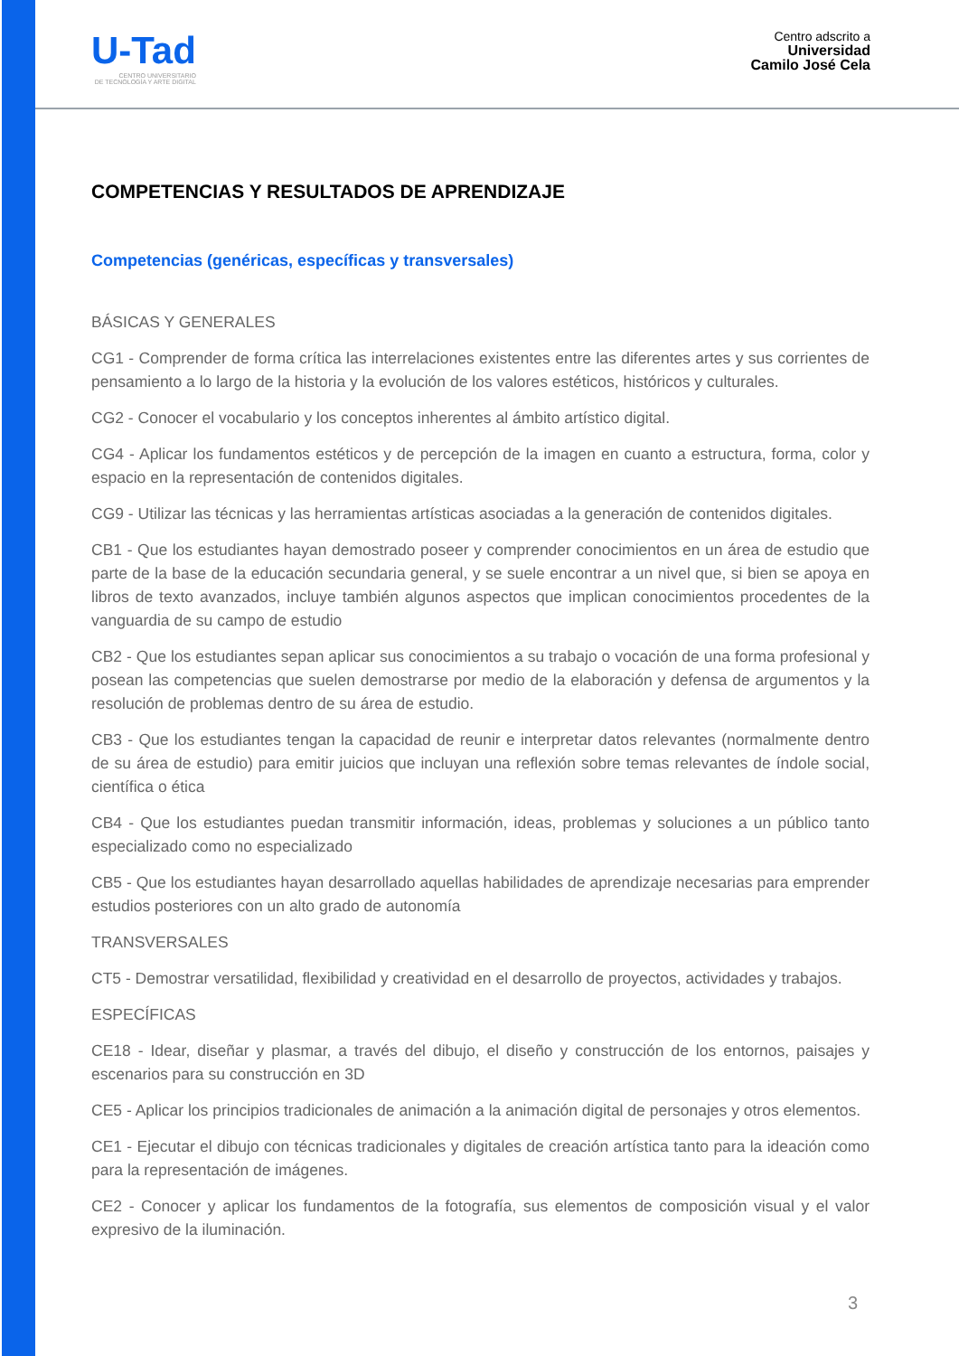U-Tad
CENTRO UNIVERSITARIO
DE TECNOLOGÍA Y ARTE DIGITAL
Centro adscrito a
Universidad
Camilo José Cela
COMPETENCIAS Y RESULTADOS DE APRENDIZAJE
Competencias (genéricas, específicas y transversales)
BÁSICAS Y GENERALES
CG1 - Comprender de forma crítica las interrelaciones existentes entre las diferentes artes y sus corrientes de pensamiento a lo largo de la historia y la evolución de los valores estéticos, históricos y culturales.
CG2 - Conocer el vocabulario y los conceptos inherentes al ámbito artístico digital.
CG4 - Aplicar los fundamentos estéticos y de percepción de la imagen en cuanto a estructura, forma, color y espacio en la representación de contenidos digitales.
CG9 - Utilizar las técnicas y las herramientas artísticas asociadas a la generación de contenidos digitales.
CB1 - Que los estudiantes hayan demostrado poseer y comprender conocimientos en un área de estudio que parte de la base de la educación secundaria general, y se suele encontrar a un nivel que, si bien se apoya en libros de texto avanzados, incluye también algunos aspectos que implican conocimientos procedentes de la vanguardia de su campo de estudio
CB2 - Que los estudiantes sepan aplicar sus conocimientos a su trabajo o vocación de una forma profesional y posean las competencias que suelen demostrarse por medio de la elaboración y defensa de argumentos y la resolución de problemas dentro de su área de estudio.
CB3 - Que los estudiantes tengan la capacidad de reunir e interpretar datos relevantes (normalmente dentro de su área de estudio) para emitir juicios que incluyan una reflexión sobre temas relevantes de índole social, científica o ética
CB4 - Que los estudiantes puedan transmitir información, ideas, problemas y soluciones a un público tanto especializado como no especializado
CB5 - Que los estudiantes hayan desarrollado aquellas habilidades de aprendizaje necesarias para emprender estudios posteriores con un alto grado de autonomía
TRANSVERSALES
CT5 - Demostrar versatilidad, flexibilidad y creatividad en el desarrollo de proyectos, actividades y trabajos.
ESPECÍFICAS
CE18 - Idear, diseñar y plasmar, a través del dibujo, el diseño y construcción de los entornos, paisajes y escenarios para su construcción en 3D
CE5 - Aplicar los principios tradicionales de animación a la animación digital de personajes y otros elementos.
CE1 - Ejecutar el dibujo con técnicas tradicionales y digitales de creación artística tanto para la ideación como para la representación de imágenes.
CE2 - Conocer y aplicar los fundamentos de la fotografía, sus elementos de composición visual y el valor expresivo de la iluminación.
3